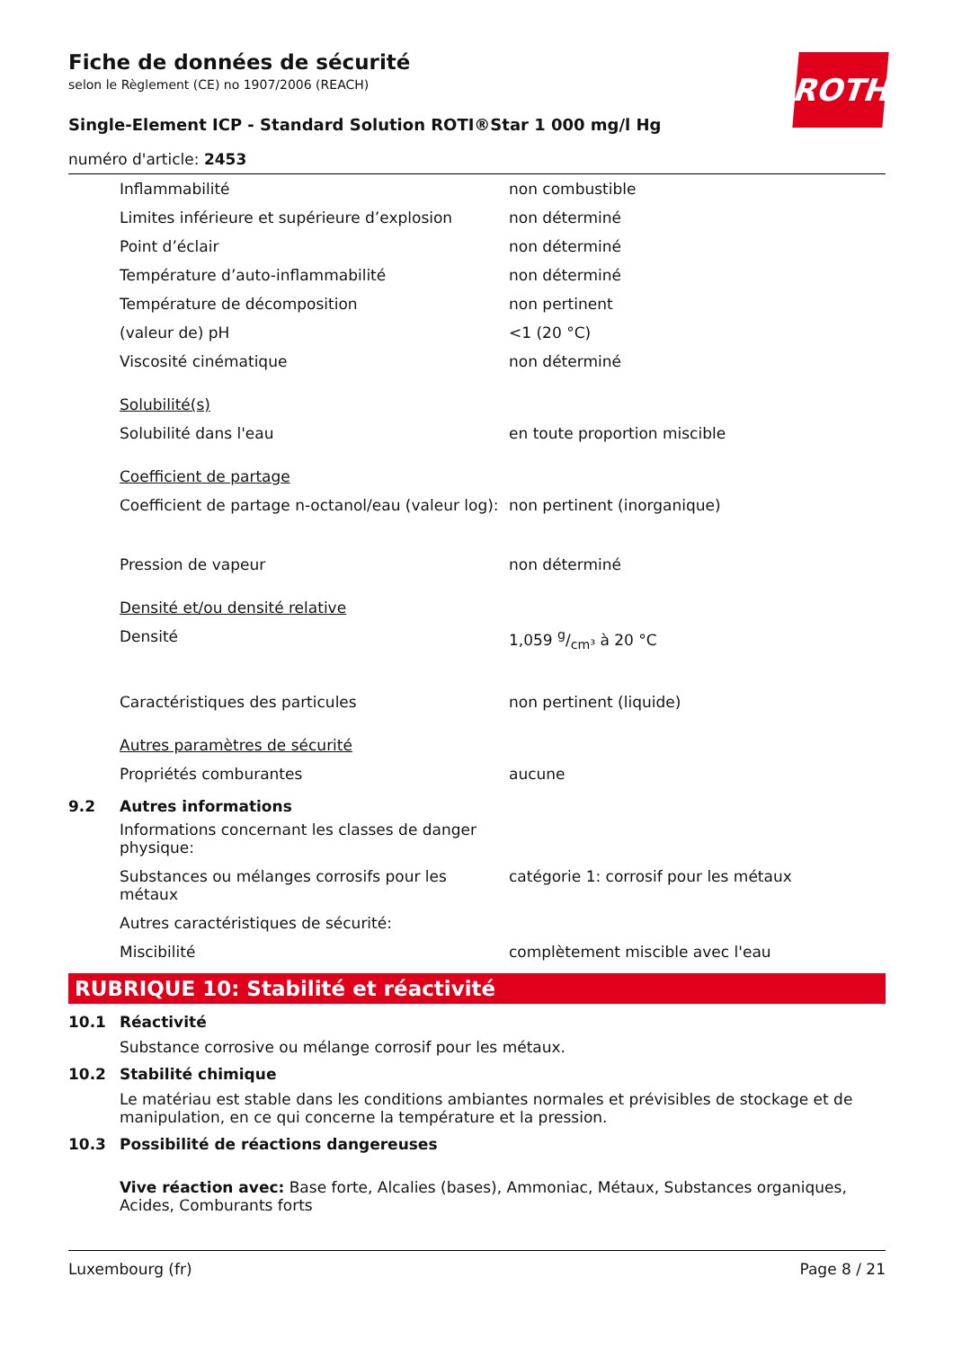ROTH
Fiche de données de sécurité
selon le Règlement (CE) no 1907/2006 (REACH)
Single-Element ICP - Standard Solution ROTI®Star 1 000 mg/l Hg
numéro d'article: 2453
| Inflammabilité | non combustible |
| Limites inférieure et supérieure d’explosion | non déterminé |
| Point d’éclair | non déterminé |
| Température d’auto-inflammabilité | non déterminé |
| Température de décomposition | non pertinent |
| (valeur de) pH | <1 (20 °C) |
| Viscosité cinématique | non déterminé |
| Solubilité(s) | |
| Solubilité dans l'eau | en toute proportion miscible |
| Coefficient de partage | |
| Coefficient de partage n-octanol/eau (valeur log): | non pertinent (inorganique) |
| Pression de vapeur | non déterminé |
| Densité et/ou densité relative | |
| Densité | 1,059 g/cm³ à 20 °C |
| Caractéristiques des particules | non pertinent (liquide) |
| Autres paramètres de sécurité | |
| Propriétés comburantes | aucune |
9.2 Autres informations
| Informations concernant les classes de danger physique: | |
| Substances ou mélanges corrosifs pour les métaux | catégorie 1: corrosif pour les métaux |
| Autres caractéristiques de sécurité: | |
| Miscibilité | complètement miscible avec l'eau |
RUBRIQUE 10: Stabilité et réactivité
10.1 Réactivité
Substance corrosive ou mélange corrosif pour les métaux.
10.2 Stabilité chimique
Le matériau est stable dans les conditions ambiantes normales et prévisibles de stockage et de manipulation, en ce qui concerne la température et la pression.
10.3 Possibilité de réactions dangereuses
Vive réaction avec: Base forte, Alcalies (bases), Ammoniac, Métaux, Substances organiques, Acides, Comburants forts
Luxembourg (fr) Page 8 / 21